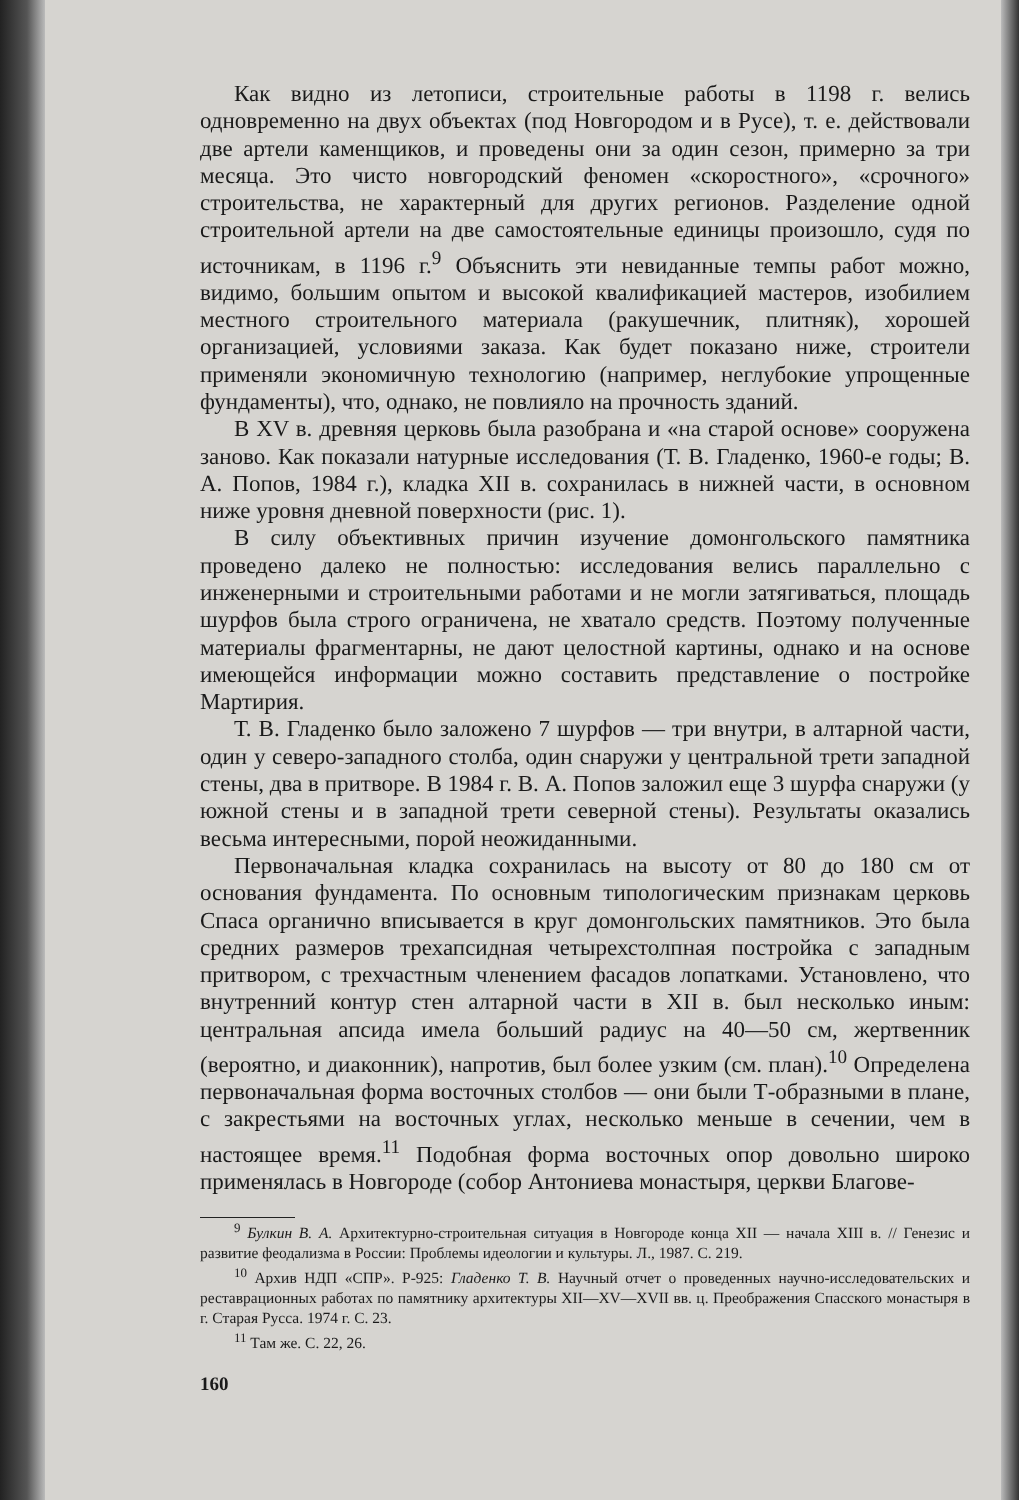Как видно из летописи, строительные работы в 1198 г. велись одновременно на двух объектах (под Новгородом и в Русе), т. е. действовали две артели каменщиков, и проведены они за один сезон, примерно за три месяца. Это чисто новгородский феномен «скоростного», «срочного» строительства, не характерный для других регионов. Разделение одной строительной артели на две самостоятельные единицы произошло, судя по источникам, в 1196 г.<sup>9</sup> Объяснить эти невиданные темпы работ можно, видимо, большим опытом и высокой квалификацией мастеров, изобилием местного строительного материала (ракушечник, плитняк), хорошей организацией, условиями заказа. Как будет показано ниже, строители применяли экономичную технологию (например, неглубокие упрощенные фундаменты), что, однако, не повлияло на прочность зданий.
В XV в. древняя церковь была разобрана и «на старой основе» сооружена заново. Как показали натурные исследования (Т. В. Гладенко, 1960-е годы; В. А. Попов, 1984 г.), кладка XII в. сохранилась в нижней части, в основном ниже уровня дневной поверхности (рис. 1).
В силу объективных причин изучение домонгольского памятника проведено далеко не полностью: исследования велись параллельно с инженерными и строительными работами и не могли затягиваться, площадь шурфов была строго ограничена, не хватало средств. Поэтому полученные материалы фрагментарны, не дают целостной картины, однако и на основе имеющейся информации можно составить представление о постройке Мартирия.
Т. В. Гладенко было заложено 7 шурфов — три внутри, в алтарной части, один у северо-западного столба, один снаружи у центральной трети западной стены, два в притворе. В 1984 г. В. А. Попов заложил еще 3 шурфа снаружи (у южной стены и в западной трети северной стены). Результаты оказались весьма интересными, порой неожиданными.
Первоначальная кладка сохранилась на высоту от 80 до 180 см от основания фундамента. По основным типологическим признакам церковь Спаса органично вписывается в круг домонгольских памятников. Это была средних размеров трехапсидная четырехстолпная постройка с западным притвором, с трехчастным членением фасадов лопатками. Установлено, что внутренний контур стен алтарной части в XII в. был несколько иным: центральная апсида имела больший радиус на 40—50 см, жертвенник (вероятно, и диаконник), напротив, был более узким (см. план).<sup>10</sup> Определена первоначальная форма восточных столбов — они были Т-образными в плане, с закрестьями на восточных углах, несколько меньше в сечении, чем в настоящее время.<sup>11</sup> Подобная форма восточных опор довольно широко применялась в Новгороде (собор Антониева монастыря, церкви Благове-
<sup>9</sup> Булкин В. А. Архитектурно-строительная ситуация в Новгороде конца XII — начала XIII в. // Генезис и развитие феодализма в России: Проблемы идеологии и культуры. Л., 1987. С. 219.
<sup>10</sup> Архив НДП «СПР». Р-925: Гладенко Т. В. Научный отчет о проведенных научно-исследовательских и реставрационных работах по памятнику архитектуры XII—XV—XVII вв. ц. Преображения Спасского монастыря в г. Старая Русса. 1974 г. С. 23.
<sup>11</sup> Там же. С. 22, 26.
160